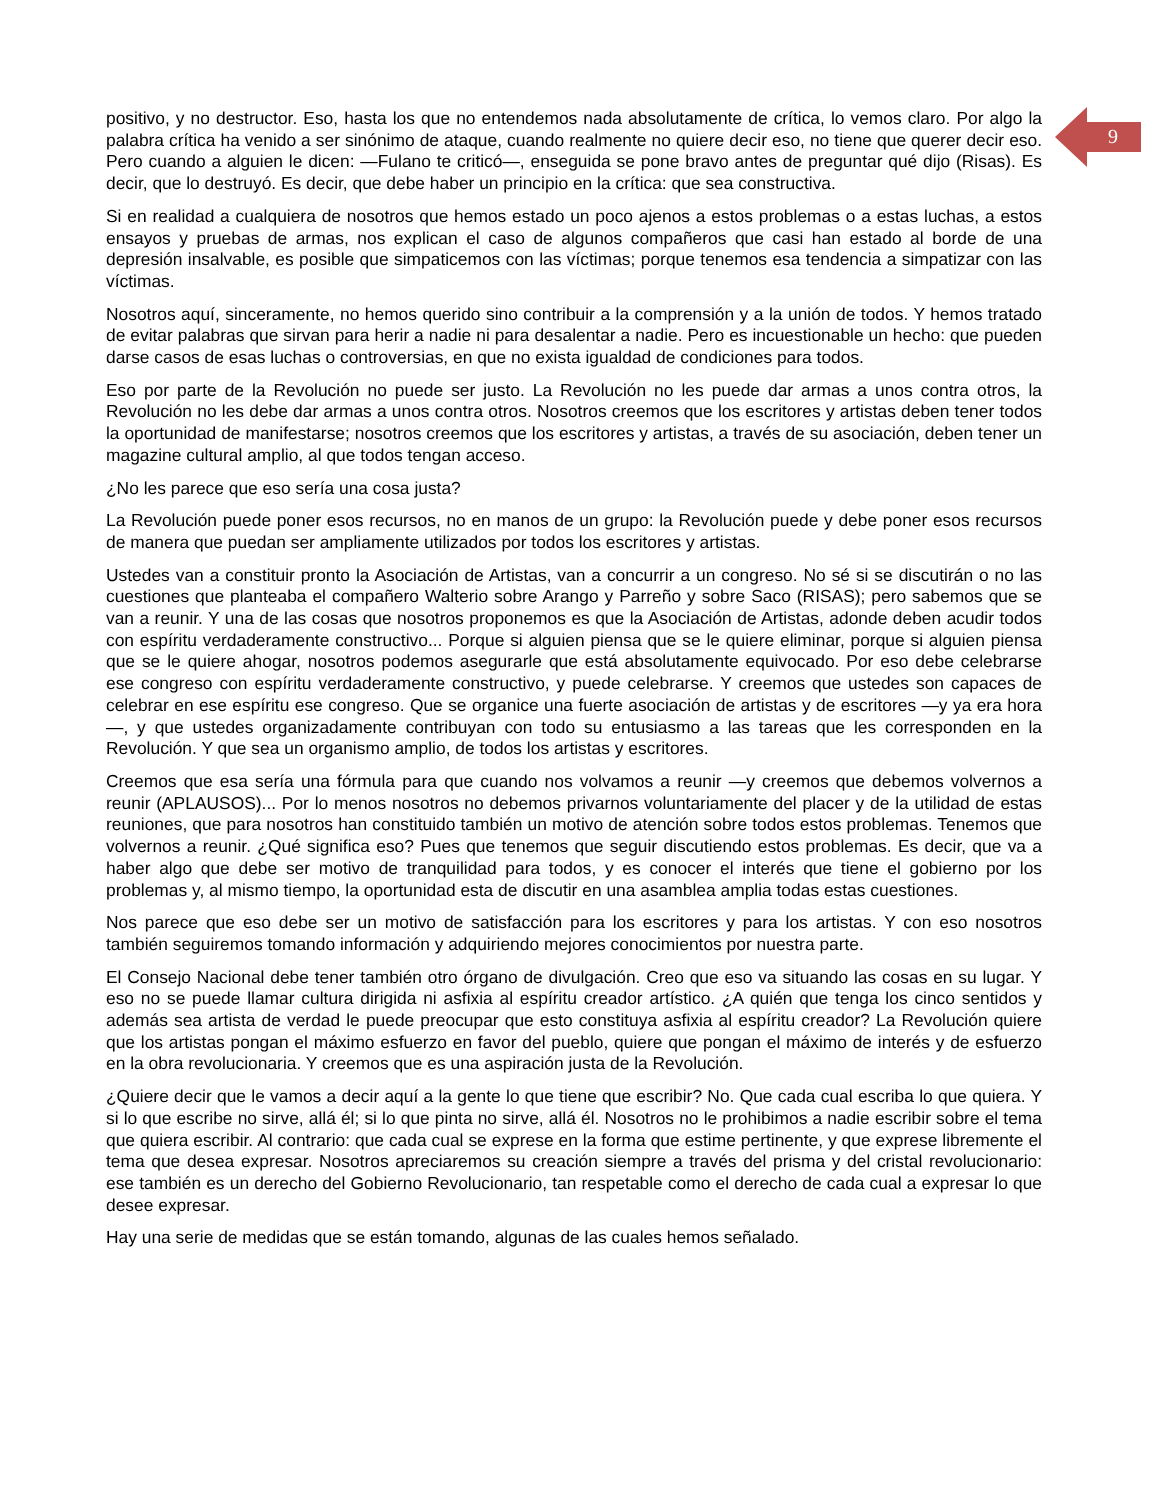9
positivo, y no destructor. Eso, hasta los que no entendemos nada absolutamente de crítica, lo vemos claro. Por algo la palabra crítica ha venido a ser sinónimo de ataque, cuando realmente no quiere decir eso, no tiene que querer decir eso. Pero cuando a alguien le dicen: —Fulano te criticó—, enseguida se pone bravo antes de preguntar qué dijo (Risas). Es decir, que lo destruyó. Es decir, que debe haber un principio en la crítica: que sea constructiva.
Si en realidad a cualquiera de nosotros que hemos estado un poco ajenos a estos problemas o a estas luchas, a estos ensayos y pruebas de armas, nos explican el caso de algunos compañeros que casi han estado al borde de una depresión insalvable, es posible que simpaticemos con las víctimas; porque tenemos esa tendencia a simpatizar con las víctimas.
Nosotros aquí, sinceramente, no hemos querido sino contribuir a la comprensión y a la unión de todos. Y hemos tratado de evitar palabras que sirvan para herir a nadie ni para desalentar a nadie. Pero es incuestionable un hecho: que pueden darse casos de esas luchas o controversias, en que no exista igualdad de condiciones para todos.
Eso por parte de la Revolución no puede ser justo. La Revolución no les puede dar armas a unos contra otros, la Revolución no les debe dar armas a unos contra otros. Nosotros creemos que los escritores y artistas deben tener todos la oportunidad de manifestarse; nosotros creemos que los escritores y artistas, a través de su asociación, deben tener un magazine cultural amplio, al que todos tengan acceso.
¿No les parece que eso sería una cosa justa?
La Revolución puede poner esos recursos, no en manos de un grupo: la Revolución puede y debe poner esos recursos de manera que puedan ser ampliamente utilizados por todos los escritores y artistas.
Ustedes van a constituir pronto la Asociación de Artistas, van a concurrir a un congreso. No sé si se discutirán o no las cuestiones que planteaba el compañero Walterio sobre Arango y Parreño y sobre Saco (RISAS); pero sabemos que se van a reunir. Y una de las cosas que nosotros proponemos es que la Asociación de Artistas, adonde deben acudir todos con espíritu verdaderamente constructivo... Porque si alguien piensa que se le quiere eliminar, porque si alguien piensa que se le quiere ahogar, nosotros podemos asegurarle que está absolutamente equivocado. Por eso debe celebrarse ese congreso con espíritu verdaderamente constructivo, y puede celebrarse. Y creemos que ustedes son capaces de celebrar en ese espíritu ese congreso. Que se organice una fuerte asociación de artistas y de escritores —y ya era hora—, y que ustedes organizadamente contribuyan con todo su entusiasmo a las tareas que les corresponden en la Revolución. Y que sea un organismo amplio, de todos los artistas y escritores.
Creemos que esa sería una fórmula para que cuando nos volvamos a reunir —y creemos que debemos volvernos a reunir (APLAUSOS)... Por lo menos nosotros no debemos privarnos voluntariamente del placer y de la utilidad de estas reuniones, que para nosotros han constituido también un motivo de atención sobre todos estos problemas. Tenemos que volvernos a reunir. ¿Qué significa eso? Pues que tenemos que seguir discutiendo estos problemas. Es decir, que va a haber algo que debe ser motivo de tranquilidad para todos, y es conocer el interés que tiene el gobierno por los problemas y, al mismo tiempo, la oportunidad esta de discutir en una asamblea amplia todas estas cuestiones.
Nos parece que eso debe ser un motivo de satisfacción para los escritores y para los artistas. Y con eso nosotros también seguiremos tomando información y adquiriendo mejores conocimientos por nuestra parte.
El Consejo Nacional debe tener también otro órgano de divulgación. Creo que eso va situando las cosas en su lugar. Y eso no se puede llamar cultura dirigida ni asfixia al espíritu creador artístico. ¿A quién que tenga los cinco sentidos y además sea artista de verdad le puede preocupar que esto constituya asfixia al espíritu creador? La Revolución quiere que los artistas pongan el máximo esfuerzo en favor del pueblo, quiere que pongan el máximo de interés y de esfuerzo en la obra revolucionaria. Y creemos que es una aspiración justa de la Revolución.
¿Quiere decir que le vamos a decir aquí a la gente lo que tiene que escribir? No. Que cada cual escriba lo que quiera. Y si lo que escribe no sirve, allá él; si lo que pinta no sirve, allá él. Nosotros no le prohibimos a nadie escribir sobre el tema que quiera escribir. Al contrario: que cada cual se exprese en la forma que estime pertinente, y que exprese libremente el tema que desea expresar. Nosotros apreciaremos su creación siempre a través del prisma y del cristal revolucionario: ese también es un derecho del Gobierno Revolucionario, tan respetable como el derecho de cada cual a expresar lo que desee expresar.
Hay una serie de medidas que se están tomando, algunas de las cuales hemos señalado.